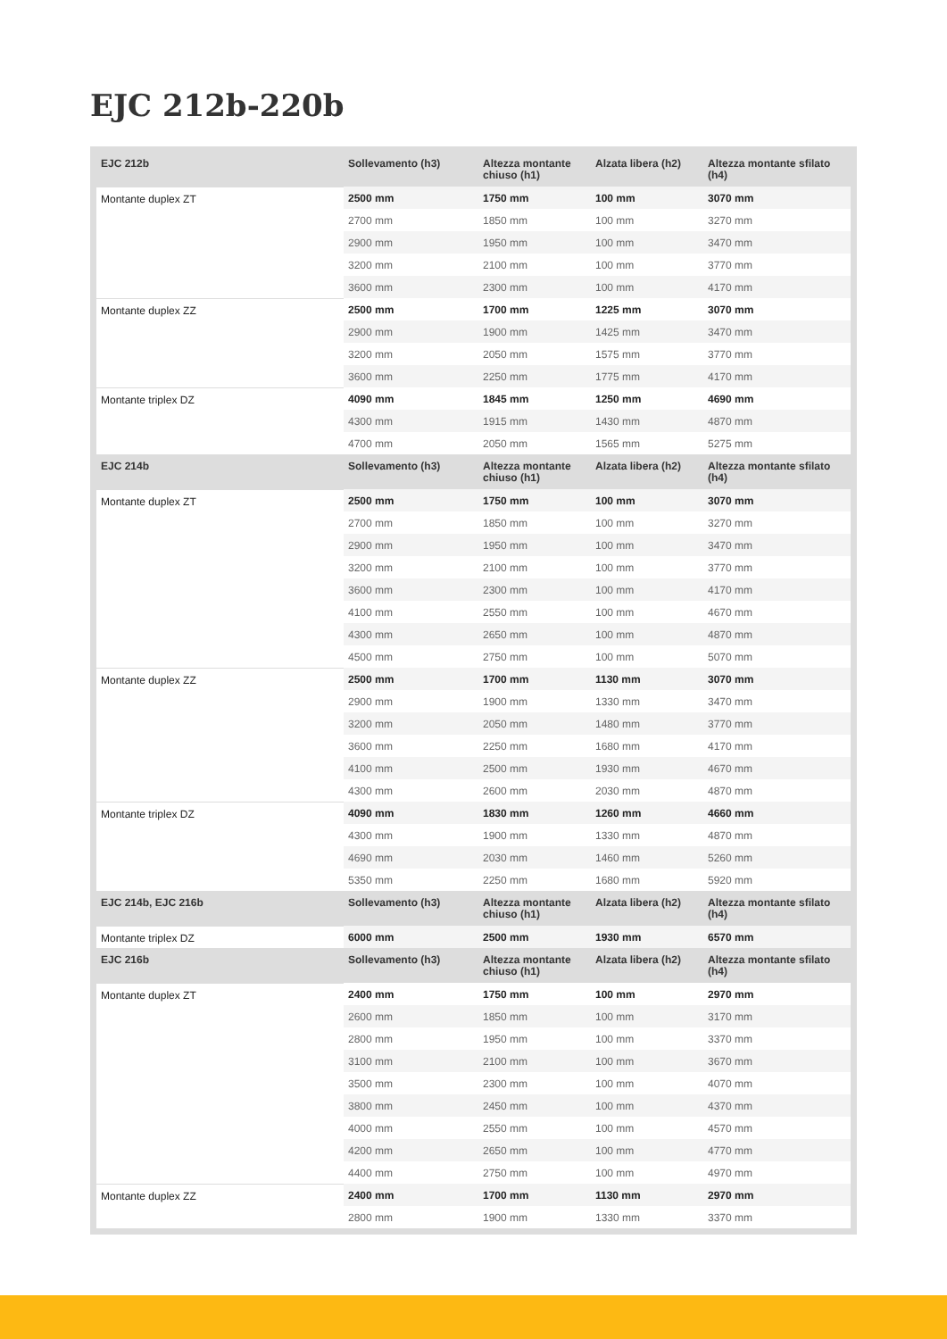EJC 212b-220b
| EJC 212b | Sollevamento (h3) | Altezza montante chiuso (h1) | Alzata libera (h2) | Altezza montante sfilato (h4) |
| --- | --- | --- | --- | --- |
| Montante duplex ZT | 2500 mm | 1750 mm | 100 mm | 3070 mm |
| | 2700 mm | 1850 mm | 100 mm | 3270 mm |
| | 2900 mm | 1950 mm | 100 mm | 3470 mm |
| | 3200 mm | 2100 mm | 100 mm | 3770 mm |
| | 3600 mm | 2300 mm | 100 mm | 4170 mm |
| Montante duplex ZZ | 2500 mm | 1700 mm | 1225 mm | 3070 mm |
| | 2900 mm | 1900 mm | 1425 mm | 3470 mm |
| | 3200 mm | 2050 mm | 1575 mm | 3770 mm |
| | 3600 mm | 2250 mm | 1775 mm | 4170 mm |
| Montante triplex DZ | 4090 mm | 1845 mm | 1250 mm | 4690 mm |
| | 4300 mm | 1915 mm | 1430 mm | 4870 mm |
| | 4700 mm | 2050 mm | 1565 mm | 5275 mm |
| EJC 214b | Sollevamento (h3) | Altezza montante chiuso (h1) | Alzata libera (h2) | Altezza montante sfilato (h4) |
| Montante duplex ZT | 2500 mm | 1750 mm | 100 mm | 3070 mm |
| | 2700 mm | 1850 mm | 100 mm | 3270 mm |
| | 2900 mm | 1950 mm | 100 mm | 3470 mm |
| | 3200 mm | 2100 mm | 100 mm | 3770 mm |
| | 3600 mm | 2300 mm | 100 mm | 4170 mm |
| | 4100 mm | 2550 mm | 100 mm | 4670 mm |
| | 4300 mm | 2650 mm | 100 mm | 4870 mm |
| | 4500 mm | 2750 mm | 100 mm | 5070 mm |
| Montante duplex ZZ | 2500 mm | 1700 mm | 1130 mm | 3070 mm |
| | 2900 mm | 1900 mm | 1330 mm | 3470 mm |
| | 3200 mm | 2050 mm | 1480 mm | 3770 mm |
| | 3600 mm | 2250 mm | 1680 mm | 4170 mm |
| | 4100 mm | 2500 mm | 1930 mm | 4670 mm |
| | 4300 mm | 2600 mm | 2030 mm | 4870 mm |
| Montante triplex DZ | 4090 mm | 1830 mm | 1260 mm | 4660 mm |
| | 4300 mm | 1900 mm | 1330 mm | 4870 mm |
| | 4690 mm | 2030 mm | 1460 mm | 5260 mm |
| | 5350 mm | 2250 mm | 1680 mm | 5920 mm |
| EJC 214b, EJC 216b | Sollevamento (h3) | Altezza montante chiuso (h1) | Alzata libera (h2) | Altezza montante sfilato (h4) |
| Montante triplex DZ | 6000 mm | 2500 mm | 1930 mm | 6570 mm |
| EJC 216b | Sollevamento (h3) | Altezza montante chiuso (h1) | Alzata libera (h2) | Altezza montante sfilato (h4) |
| Montante duplex ZT | 2400 mm | 1750 mm | 100 mm | 2970 mm |
| | 2600 mm | 1850 mm | 100 mm | 3170 mm |
| | 2800 mm | 1950 mm | 100 mm | 3370 mm |
| | 3100 mm | 2100 mm | 100 mm | 3670 mm |
| | 3500 mm | 2300 mm | 100 mm | 4070 mm |
| | 3800 mm | 2450 mm | 100 mm | 4370 mm |
| | 4000 mm | 2550 mm | 100 mm | 4570 mm |
| | 4200 mm | 2650 mm | 100 mm | 4770 mm |
| | 4400 mm | 2750 mm | 100 mm | 4970 mm |
| Montante duplex ZZ | 2400 mm | 1700 mm | 1130 mm | 2970 mm |
| | 2800 mm | 1900 mm | 1330 mm | 3370 mm |